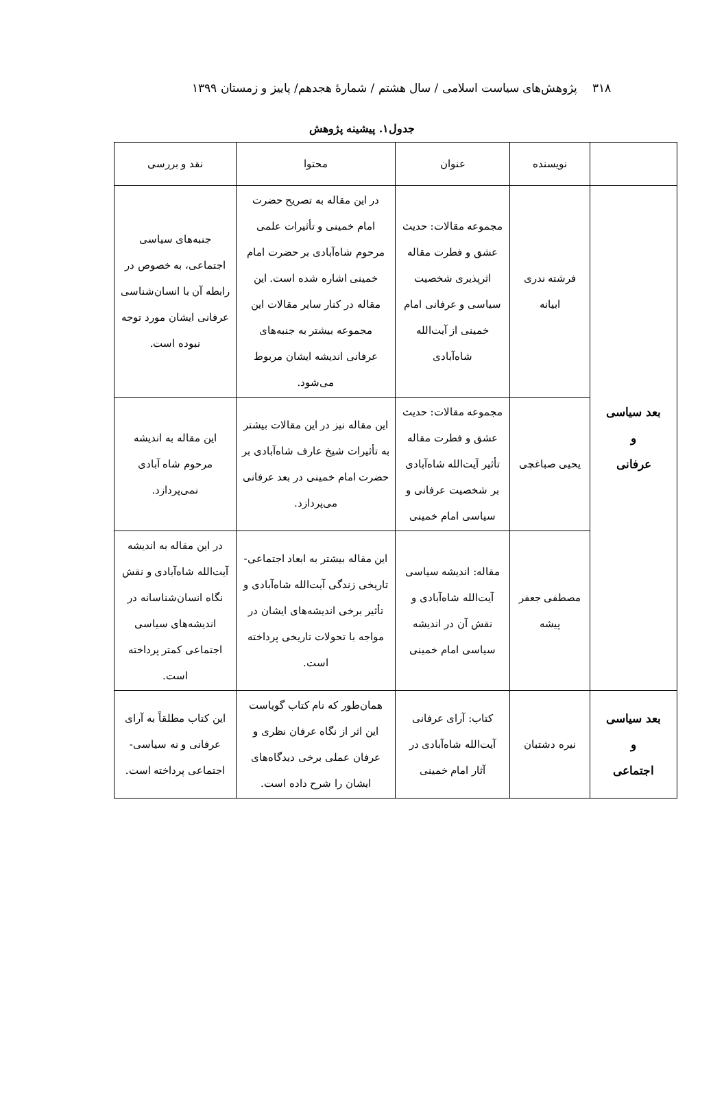۳۱۸ پژوهش‌های سیاست اسلامی / سال هشتم / شمارهٔ هجدهم/ پاییز و زمستان ۱۳۹۹
جدول۱. پیشینه پژوهش
| | نویسنده | عنوان | محتوا | نقد و بررسی |
| --- | --- | --- | --- | --- |
| بعد سیاسی و عرفانی | فرشته ندری ابیانه | مجموعه مقالات: حدیث عشق و فطرت مقاله اثرپذیری شخصیت سیاسی و عرفانی امام خمینی از آیت‌الله شاه‌آبادی | در این مقاله به تصریح حضرت امام خمینی و تأثیرات علمی مرحوم شاه‌آبادی بر حضرت امام خمینی اشاره شده است. این مقاله در کنار سایر مقالات این مجموعه بیشتر به جنبه‌های عرفانی اندیشه ایشان مربوط می‌شود. | جنبه‌های سیاسی اجتماعی، به خصوص در رابطه آن با انسان‌شناسی عرفانی ایشان مورد توجه نبوده است. |
| | یحیی صباغچی | مجموعه مقالات: حدیث عشق و فطرت مقاله تأثیر آیت‌الله شاه‌آبادی بر شخصیت عرفانی و سیاسی امام خمینی | این مقاله نیز در این مقالات بیشتر به تأثیرات شیخ عارف شاه‌آبادی بر حضرت امام خمینی در بعد عرفانی می‌پردازد. | این مقاله به اندیشه مرحوم شاه آبادی نمی‌پردازد. |
| | مصطفی جعفر پیشه | مقاله: اندیشه سیاسی آیت‌الله شاه‌آبادی و نقش آن در اندیشه سیاسی امام خمینی | این مقاله بیشتر به ابعاد اجتماعی- تاریخی زندگی آیت‌الله شاه‌آبادی و تأثیر برخی اندیشه‌های ایشان در مواجه با تحولات تاریخی پرداخته است. | در این مقاله به اندیشه آیت‌الله شاه‌آبادی و نقش نگاه انسان‌شناسانه در اندیشه‌های سیاسی اجتماعی کمتر پرداخته است. |
| بعد سیاسی و اجتماعی | نیره دشتبان | کتاب: آرای عرفانی آیت‌الله شاه‌آبادی در آثار امام خمینی | همان‌طور که نام کتاب گویاست این اثر از نگاه عرفان نظری و عرفان عملی برخی دیدگاه‌های ایشان را شرح داده است. | این کتاب مطلقاً به آرای عرفانی و نه سیاسی- اجتماعی پرداخته است. |